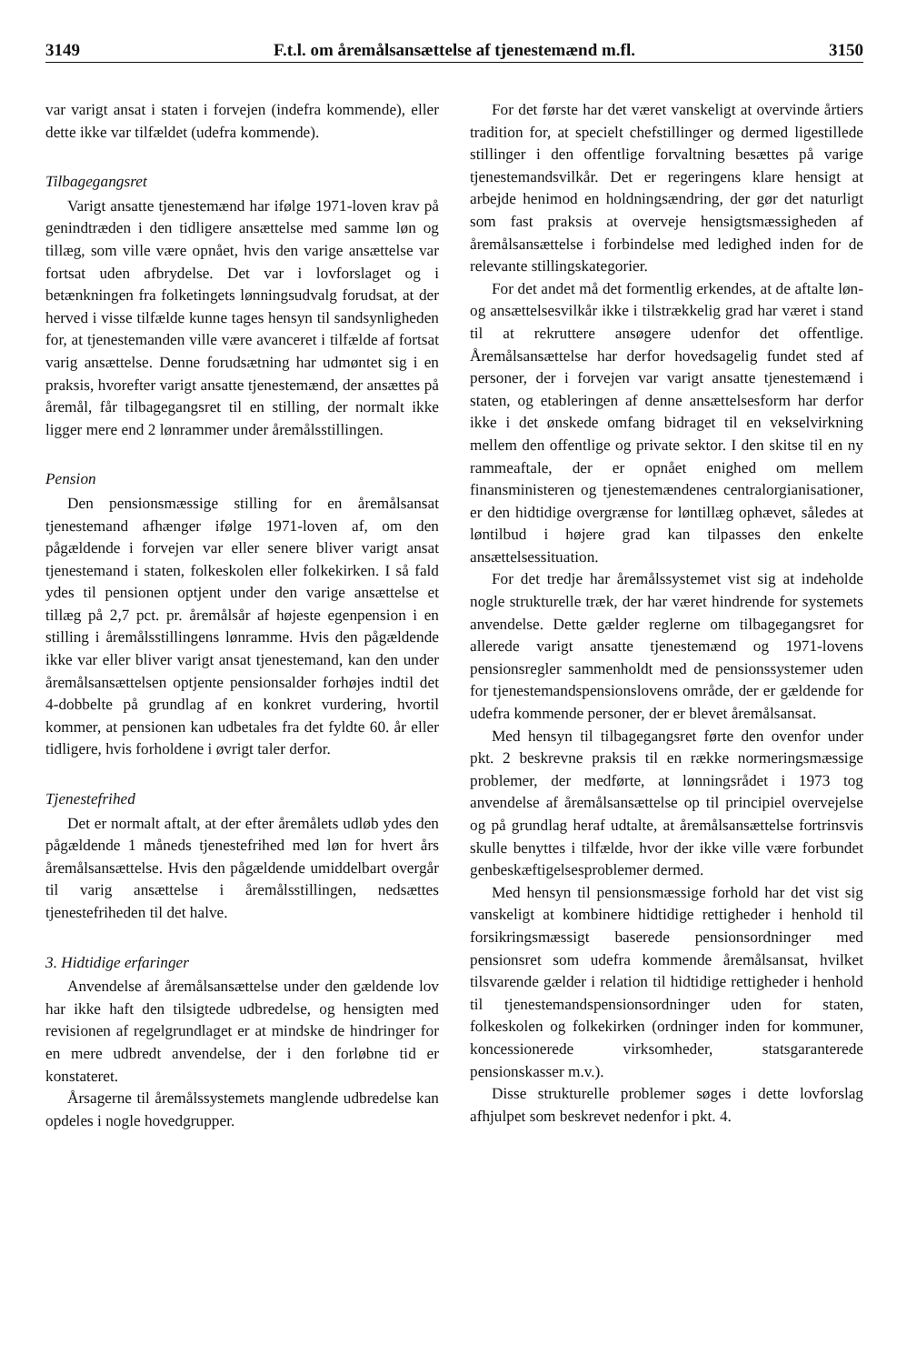3149 F.t.l. om åremålsansættelse af tjenestemænd m.fl. 3150
var varigt ansat i staten i forvejen (indefra kommende), eller dette ikke var tilfældet (udefra kommende).
Tilbagegangsret
Varigt ansatte tjenestemænd har ifølge 1971-loven krav på genindtræden i den tidligere ansættelse med samme løn og tillæg, som ville være opnået, hvis den varige ansættelse var fortsat uden afbrydelse. Det var i lovforslaget og i betænkningen fra folketingets lønningsudvalg forudsat, at der herved i visse tilfælde kunne tages hensyn til sandsynligheden for, at tjenestemanden ville være avanceret i tilfælde af fortsat varig ansættelse. Denne forudsætning har udmøntet sig i en praksis, hvorefter varigt ansatte tjenestemænd, der ansættes på åremål, får tilbagegangsret til en stilling, der normalt ikke ligger mere end 2 lønrammer under åremålsstillingen.
Pension
Den pensionsmæssige stilling for en åremålsansat tjenestemand afhænger ifølge 1971-loven af, om den pågældende i forvejen var eller senere bliver varigt ansat tjenestemand i staten, folkeskolen eller folkekirken. I så fald ydes til pensionen optjent under den varige ansættelse et tillæg på 2,7 pct. pr. åremålsår af højeste egenpension i en stilling i åremålsstillingens lønramme. Hvis den pågældende ikke var eller bliver varigt ansat tjenestemand, kan den under åremålsansættelsen optjente pensionsalder forhøjes indtil det 4-dobbelte på grundlag af en konkret vurdering, hvortil kommer, at pensionen kan udbetales fra det fyldte 60. år eller tidligere, hvis forholdene i øvrigt taler derfor.
Tjenestefrihed
Det er normalt aftalt, at der efter åremålets udløb ydes den pågældende 1 måneds tjenestefrihed med løn for hvert års åremålsansættelse. Hvis den pågældende umiddelbart overgår til varig ansættelse i åremålsstillingen, nedsættes tjenestefriheden til det halve.
3. Hidtidige erfaringer
Anvendelse af åremålsansættelse under den gældende lov har ikke haft den tilsigtede udbredelse, og hensigten med revisionen af regelgrundlaget er at mindske de hindringer for en mere udbredt anvendelse, der i den forløbne tid er konstateret.
Årsagerne til åremålssystemets manglende udbredelse kan opdeles i nogle hovedgrupper.
For det første har det været vanskeligt at overvinde årtiers tradition for, at specielt chefstillinger og dermed ligestillede stillinger i den offentlige forvaltning besættes på varige tjenestemandsvilkår. Det er regeringens klare hensigt at arbejde henimod en holdningsændring, der gør det naturligt som fast praksis at overveje hensigtsmæssigheden af åremålsansættelse i forbindelse med ledighed inden for de relevante stillingskategorier.
For det andet må det formentlig erkendes, at de aftalte løn- og ansættelsesvilkår ikke i tilstrækkelig grad har været i stand til at rekruttere ansøgere udenfor det offentlige. Åremålsansættelse har derfor hovedsagelig fundet sted af personer, der i forvejen var varigt ansatte tjenestemænd i staten, og etableringen af denne ansættelsesform har derfor ikke i det ønskede omfang bidraget til en vekselvirkning mellem den offentlige og private sektor. I den skitse til en ny rammeaftale, der er opnået enighed om mellem finansministeren og tjenestemændenes centralorgianisationer, er den hidtidige overgrænse for løntillæg ophævet, således at løntilbud i højere grad kan tilpasses den enkelte ansættelsessituation.
For det tredje har åremålssystemet vist sig at indeholde nogle strukturelle træk, der har været hindrende for systemets anvendelse. Dette gælder reglerne om tilbagegangsret for allerede varigt ansatte tjenestemænd og 1971-lovens pensionsregler sammenholdt med de pensionssystemer uden for tjenestemandspensionslovens område, der er gældende for udefra kommende personer, der er blevet åremålsansat.
Med hensyn til tilbagegangsret førte den ovenfor under pkt. 2 beskrevne praksis til en række normeringsmæssige problemer, der medførte, at lønningsrådet i 1973 tog anvendelse af åremålsansættelse op til principiel overvejelse og på grundlag heraf udtalte, at åremålsansættelse fortrinsvis skulle benyttes i tilfælde, hvor der ikke ville være forbundet genbeskæftigelsesproblemer dermed.
Med hensyn til pensionsmæssige forhold har det vist sig vanskeligt at kombinere hidtidige rettigheder i henhold til forsikringsmæssigt baserede pensionsordninger med pensionsret som udefra kommende åremålsansat, hvilket tilsvarende gælder i relation til hidtidige rettigheder i henhold til tjenestemandspensionsordninger uden for staten, folkeskolen og folkekirken (ordninger inden for kommuner, koncessionerede virksomheder, statsgaranterede pensionskasser m.v.).
Disse strukturelle problemer søges i dette lovforslag afhjulpet som beskrevet nedenfor i pkt. 4.